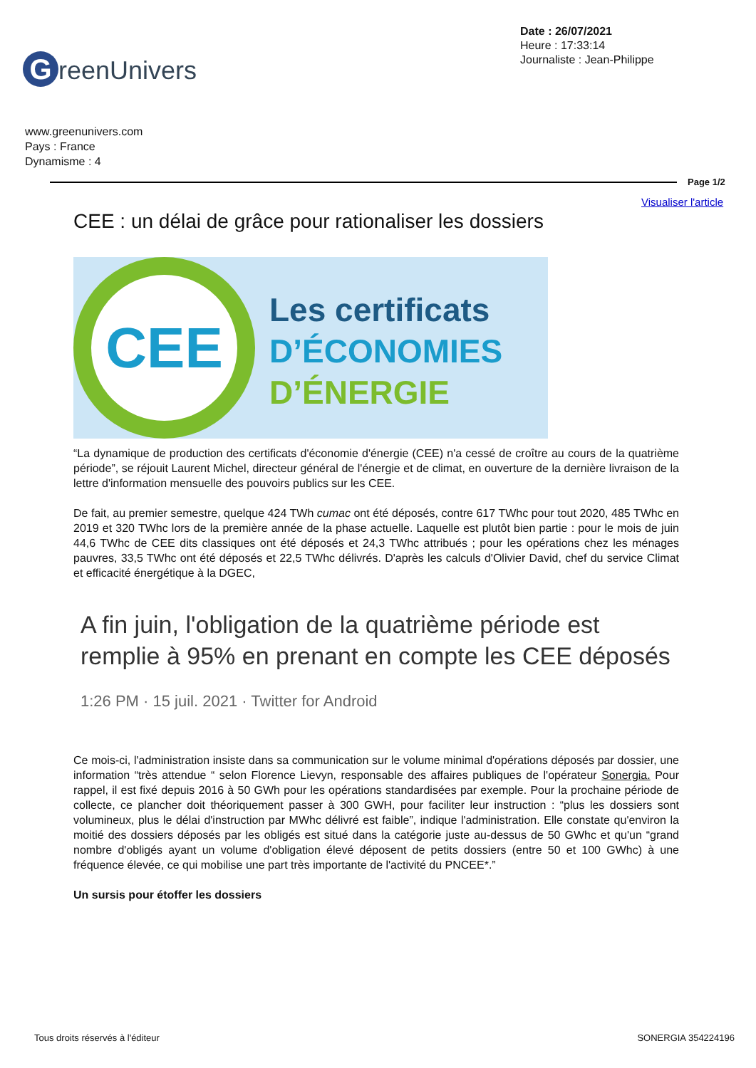Date : 26/07/2021
Heure : 17:33:14
Journaliste : Jean-Philippe
GreenUnivers
www.greenunivers.com
Pays : France
Dynamisme : 4
Page 1/2
Visualiser l'article
CEE : un délai de grâce pour rationaliser les dossiers
CEE
Les certificats
D’ÉCONOMIES
D’ÉNERGIE
“La dynamique de production des certificats d'économie d'énergie (CEE) n'a cessé de croître au cours de la quatrième période”, se réjouit Laurent Michel, directeur général de l'énergie et de climat, en ouverture de la dernière livraison de la lettre d'information mensuelle des pouvoirs publics sur les CEE.
De fait, au premier semestre, quelque 424 TWh cumac ont été déposés, contre 617 TWhc pour tout 2020, 485 TWhc en 2019 et 320 TWhc lors de la première année de la phase actuelle. Laquelle est plutôt bien partie : pour le mois de juin 44,6 TWhc de CEE dits classiques ont été déposés et 24,3 TWhc attribués ; pour les opérations chez les ménages pauvres, 33,5 TWhc ont été déposés et 22,5 TWhc délivrés. D'après les calculs d'Olivier David, chef du service Climat et efficacité énergétique à la DGEC,
A fin juin, l'obligation de la quatrième période est remplie à 95% en prenant en compte les CEE déposés
1:26 PM · 15 juil. 2021 · Twitter for Android
Ce mois-ci, l'administration insiste dans sa communication sur le volume minimal d'opérations déposés par dossier, une information “très attendue “ selon Florence Lievyn, responsable des affaires publiques de l'opérateur Sonergia. Pour rappel, il est fixé depuis 2016 à 50 GWh pour les opérations standardisées par exemple. Pour la prochaine période de collecte, ce plancher doit théoriquement passer à 300 GWH, pour faciliter leur instruction : “plus les dossiers sont volumineux, plus le délai d'instruction par MWhc délivré est faible”, indique l'administration. Elle constate qu'environ la moitié des dossiers déposés par les obligés est situé dans la catégorie juste au-dessus de 50 GWhc et qu'un “grand nombre d'obligés ayant un volume d'obligation élevé déposent de petits dossiers (entre 50 et 100 GWhc) à une fréquence élevée, ce qui mobilise une part très importante de l'activité du PNCEE*.”
Un sursis pour étoffer les dossiers
Tous droits réservés à l'éditeur
SONERGIA 354224196